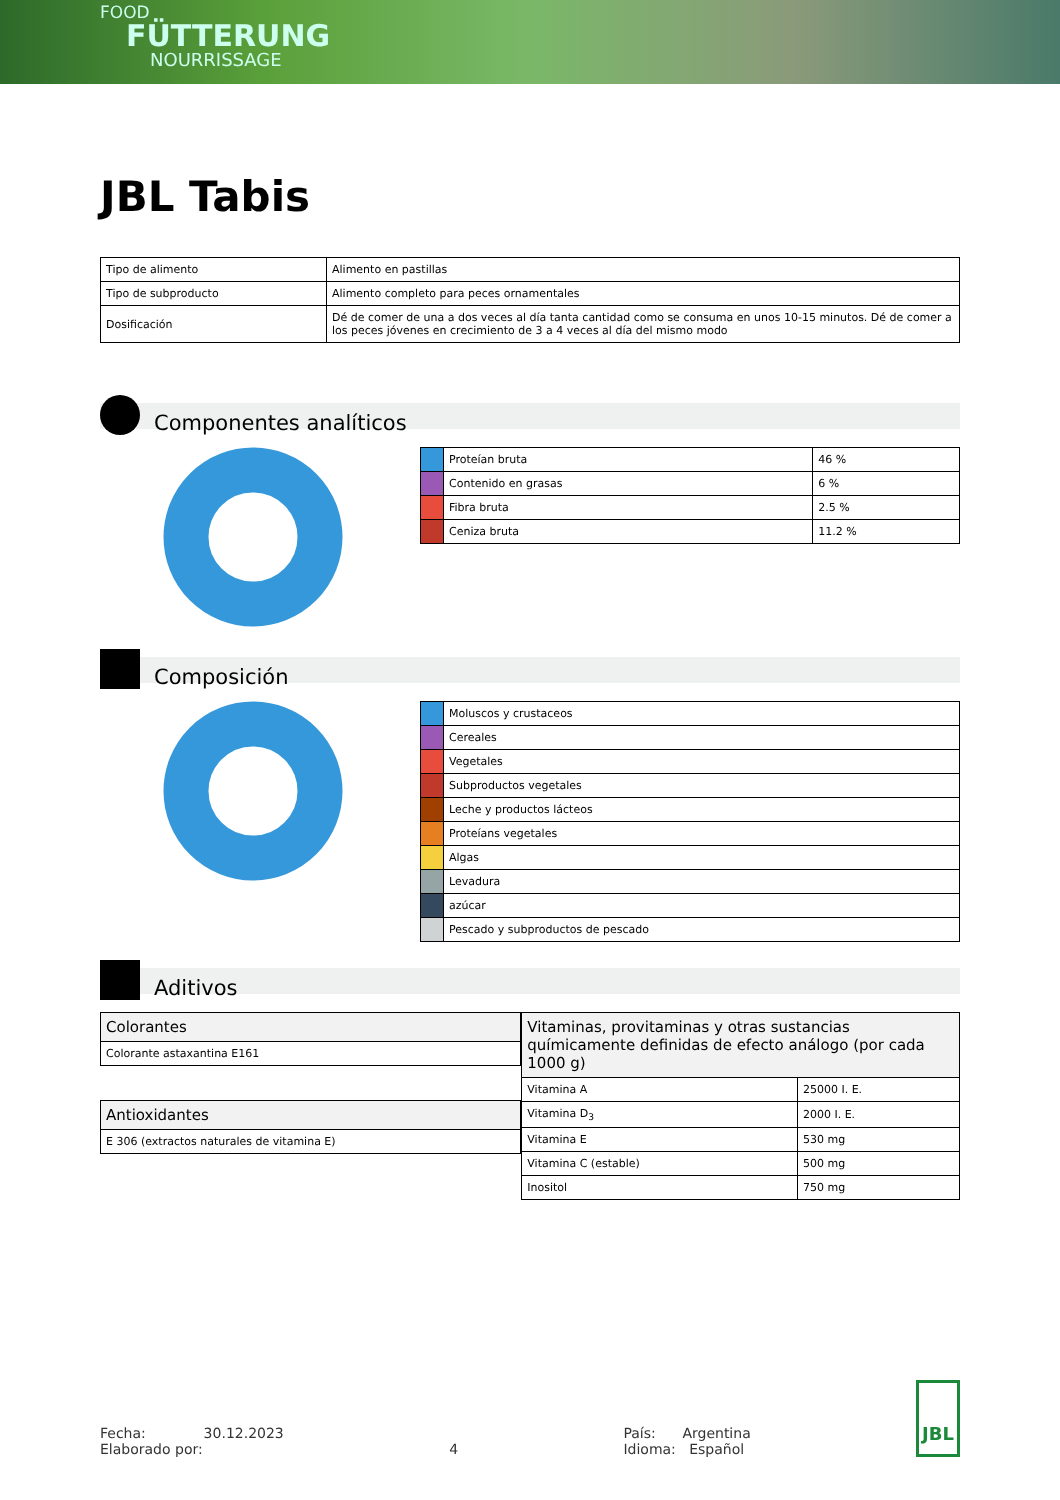FOOD
FÜTTERUNG
NOURRISSAGE
JBL Tabis
| Tipo de alimento | Alimento en pastillas |
| Tipo de subproducto | Alimento completo para peces ornamentales |
| Dosificación | Dé de comer de una a dos veces al día tanta cantidad como se consuma en unos 10-15 minutos. Dé de comer a los peces jóvenes en crecimiento de 3 a 4 veces al día del mismo modo |
Componentes analíticos
| | Proteían bruta | 46 % |
| | Contenido en grasas | 6 % |
| | Fibra bruta | 2.5 % |
| | Ceniza bruta | 11.2 % |
Composición
| | Moluscos y crustaceos |
| | Cereales |
| | Vegetales |
| | Subproductos vegetales |
| | Leche y productos lácteos |
| | Proteíans vegetales |
| | Algas |
| | Levadura |
| | azúcar |
| | Pescado y subproductos de pescado |
Aditivos
| Colorantes |
| --- |
| Colorante astaxantina E161 |
| Antioxidantes |
| --- |
| E 306 (extractos naturales de vitamina E) |
| Vitaminas, provitaminas y otras sustancias químicamente definidas de efecto análogo (por cada 1000 g) | |
| --- | --- |
| Vitamina A | 25000 I. E. |
| Vitamina D<sub>3</sub> | 2000 I. E. |
| Vitamina E | 530 mg |
| Vitamina C (estable) | 500 mg |
| Inositol | 750 mg |
Fecha: 30.12.2023
Elaborado por:
4 País: Argentina
Idioma: Español
JBL